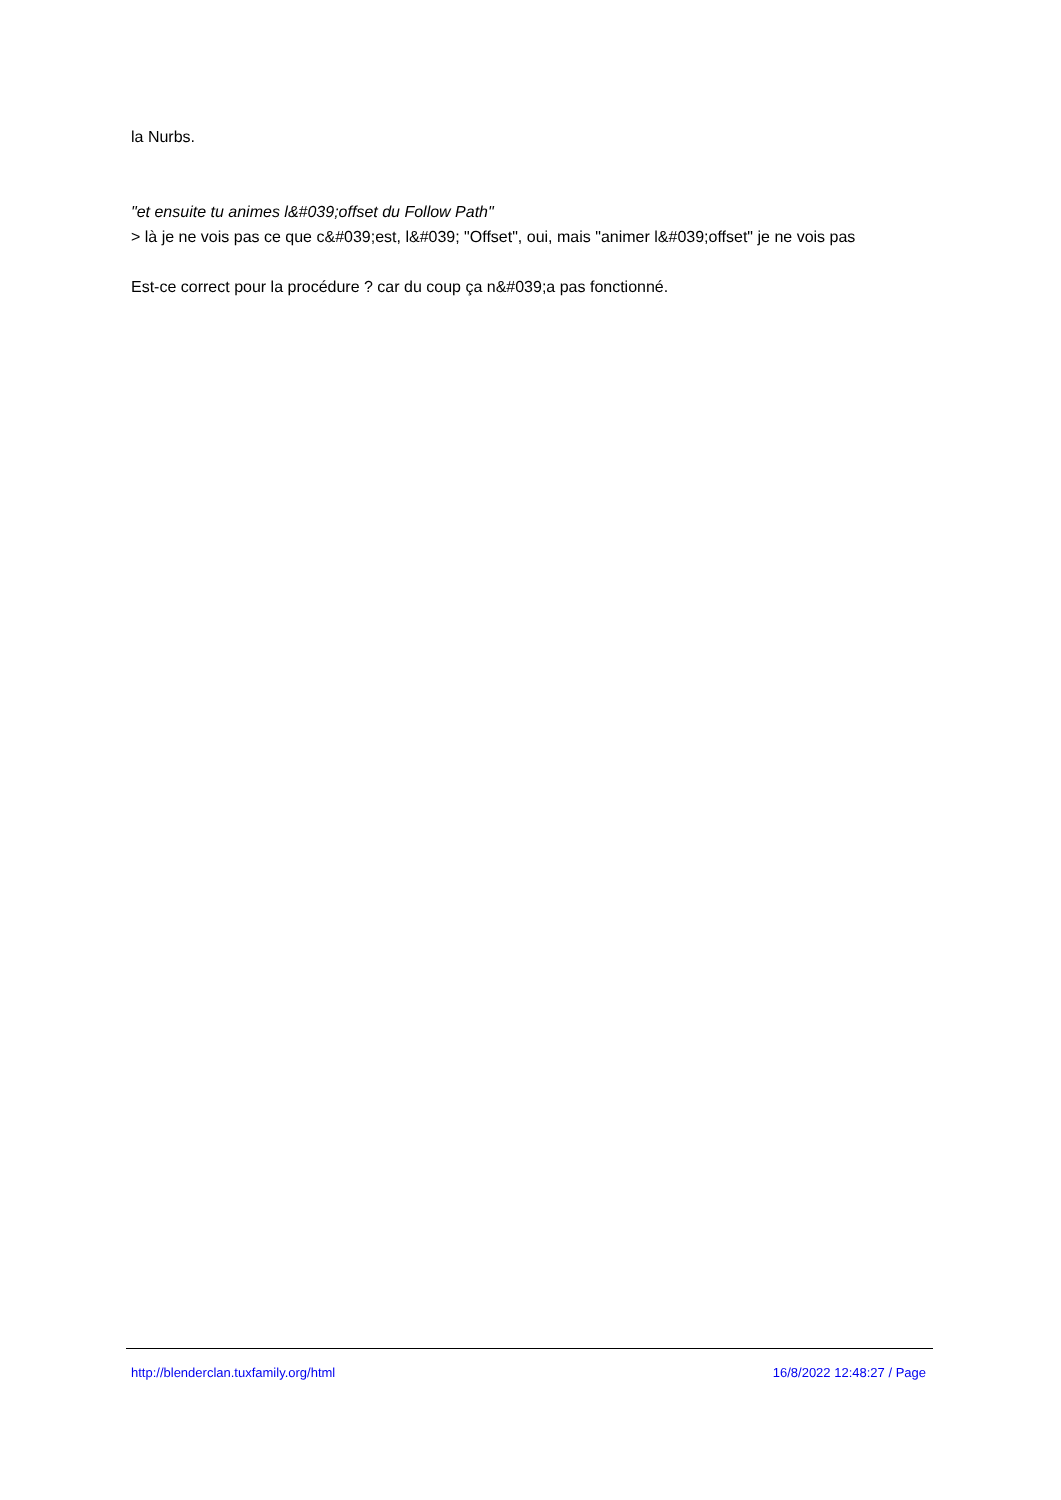la Nurbs.
"et ensuite tu animes l&#039;offset du Follow Path"
> là je ne vois pas ce que c&#039;est, l&#039; "Offset", oui, mais "animer l&#039;offset" je ne vois pas
Est-ce correct pour la procédure ? car du coup ça n&#039;a pas fonctionné.
http://blenderclan.tuxfamily.org/html 16/8/2022 12:48:27 / Page